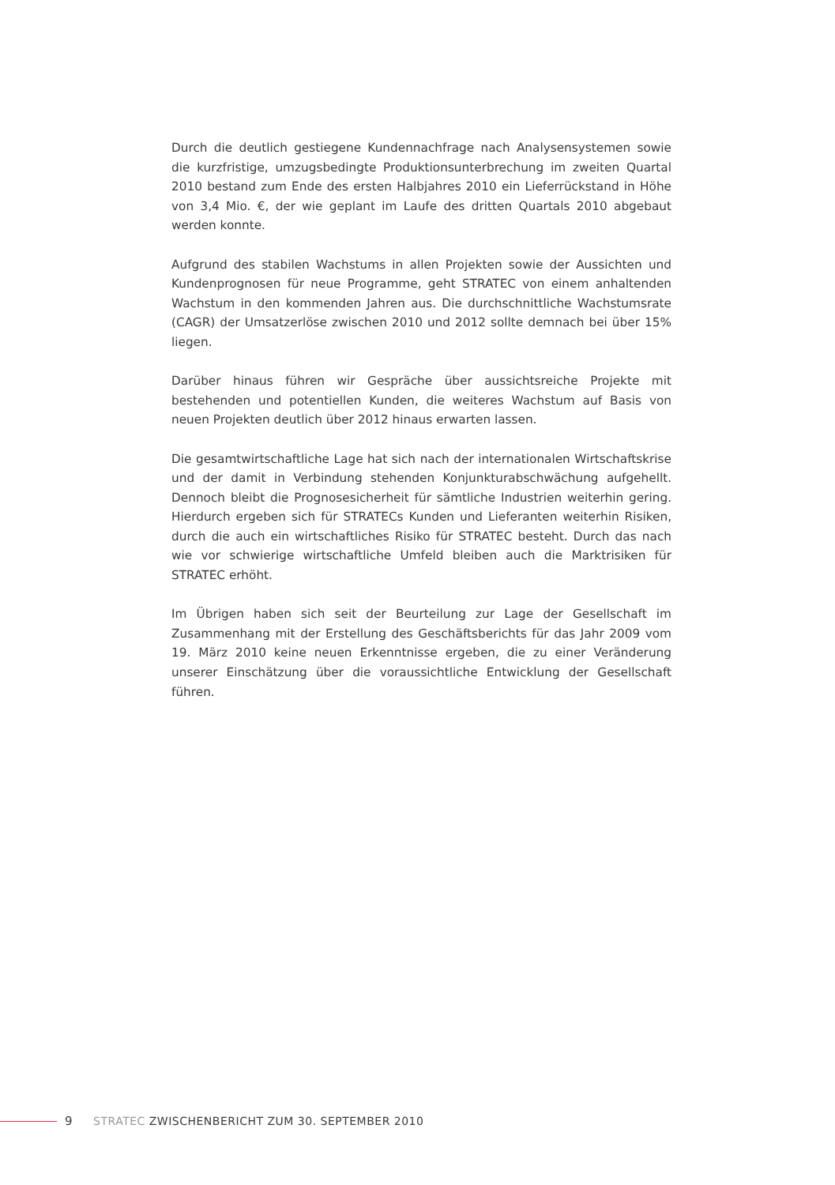Durch die deutlich gestiegene Kundennachfrage nach Analysensystemen sowie die kurzfristige, umzugsbedingte Produktionsunterbrechung im zweiten Quartal 2010 bestand zum Ende des ersten Halbjahres 2010 ein Lieferrückstand in Höhe von 3,4 Mio. €, der wie geplant im Laufe des dritten Quartals 2010 abgebaut werden konnte.
Aufgrund des stabilen Wachstums in allen Projekten sowie der Aussichten und Kundenprognosen für neue Programme, geht STRATEC von einem anhaltenden Wachstum in den kommenden Jahren aus. Die durchschnittliche Wachstumsrate (CAGR) der Umsatzerlöse zwischen 2010 und 2012 sollte demnach bei über 15% liegen.
Darüber hinaus führen wir Gespräche über aussichtsreiche Projekte mit bestehenden und potentiellen Kunden, die weiteres Wachstum auf Basis von neuen Projekten deutlich über 2012 hinaus erwarten lassen.
Die gesamtwirtschaftliche Lage hat sich nach der internationalen Wirtschaftskrise und der damit in Verbindung stehenden Konjunkturabschwächung aufgehellt. Dennoch bleibt die Prognosesicherheit für sämtliche Industrien weiterhin gering. Hierdurch ergeben sich für STRATECs Kunden und Lieferanten weiterhin Risiken, durch die auch ein wirtschaftliches Risiko für STRATEC besteht. Durch das nach wie vor schwierige wirtschaftliche Umfeld bleiben auch die Marktrisiken für STRATEC erhöht.
Im Übrigen haben sich seit der Beurteilung zur Lage der Gesellschaft im Zusammenhang mit der Erstellung des Geschäftsberichts für das Jahr 2009 vom 19. März 2010 keine neuen Erkenntnisse ergeben, die zu einer Veränderung unserer Einschätzung über die voraussichtliche Entwicklung der Gesellschaft führen.
9 STRATEC ZWISCHENBERICHT ZUM 30. SEPTEMBER 2010